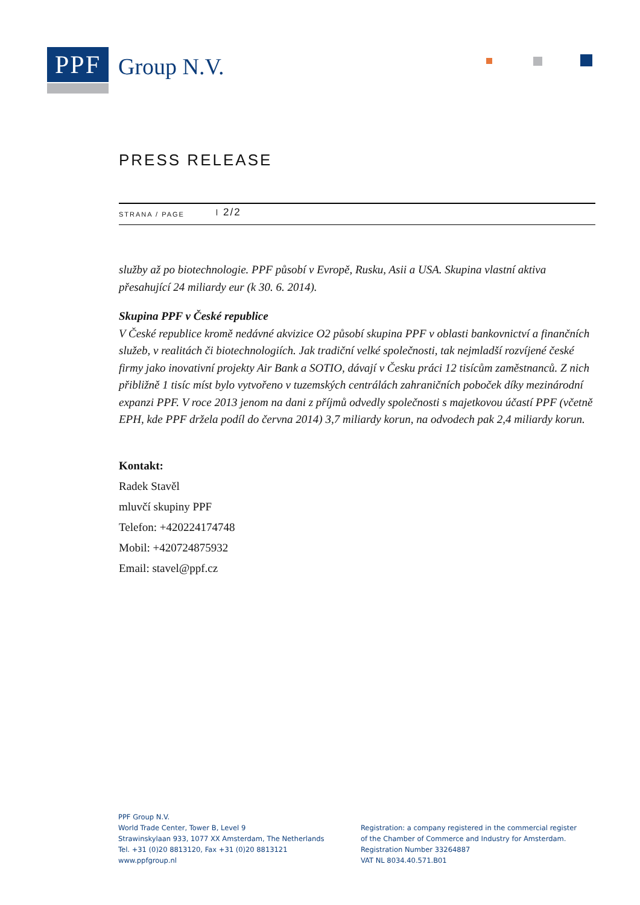PPF
Group N.V.
PRESS RELEASE
STRANA / PAGE 2/2
služby až po biotechnologie. PPF působí v Evropě, Rusku, Asii a USA. Skupina vlastní aktiva přesahující 24 miliardy eur (k 30. 6. 2014).
Skupina PPF v České republice
V České republice kromě nedávné akvizice O2 působí skupina PPF v oblasti bankovnictví a finančních služeb, v realitách či biotechnologiích. Jak tradiční velké společnosti, tak nejmladší rozvíjené české firmy jako inovativní projekty Air Bank a SOTIO, dávají v Česku práci 12 tisícům zaměstnanců. Z nich přibližně 1 tisíc míst bylo vytvořeno v tuzemských centrálách zahraničních poboček díky mezinárodní expanzi PPF. V roce 2013 jenom na dani z příjmů odvedly společnosti s majetkovou účastí PPF (včetně EPH, kde PPF držela podíl do června 2014) 3,7 miliardy korun, na odvodech pak 2,4 miliardy korun.
Kontakt:
Radek Stavěl
mluvčí skupiny PPF
Telefon: +420224174748
Mobil: +420724875932
Email: stavel@ppf.cz
PPF Group N.V.
World Trade Center, Tower B, Level 9
Strawinskylaan 933, 1077 XX Amsterdam, The Netherlands
Tel. +31 (0)20 8813120, Fax +31 (0)20 8813121
www.ppfgroup.nl
Registration: a company registered in the commercial register
of the Chamber of Commerce and Industry for Amsterdam.
Registration Number 33264887
VAT NL 8034.40.571.B01